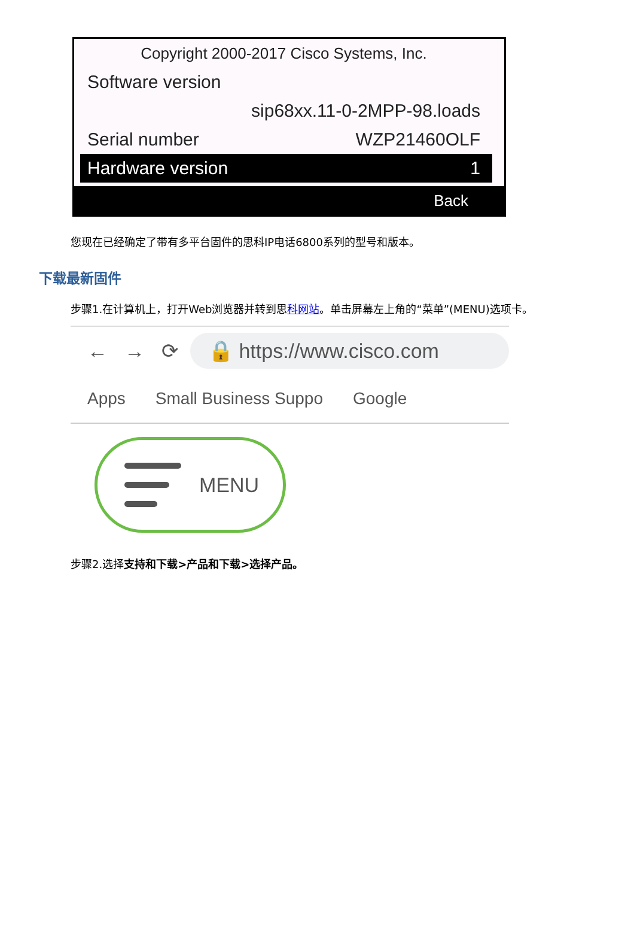Copyright 2000-2017 Cisco Systems, Inc.
Software version
sip68xx.11-0-2MPP-98.loads
Serial number WZP21460OLF
Hardware version 1
Back
您现在已经确定了带有多平台固件的思科IP电话6800系列的型号和版本。
下载最新固件
步骤1.在计算机上，打开Web浏览器并转到思科网站。单击屏幕左上角的“菜单”(MENU)选项卡。
← → ⟳
🔒 https://www.cisco.com
Apps Small Business Suppo Google
MENU
步骤2.选择支持和下载>产品和下载>选择产品。